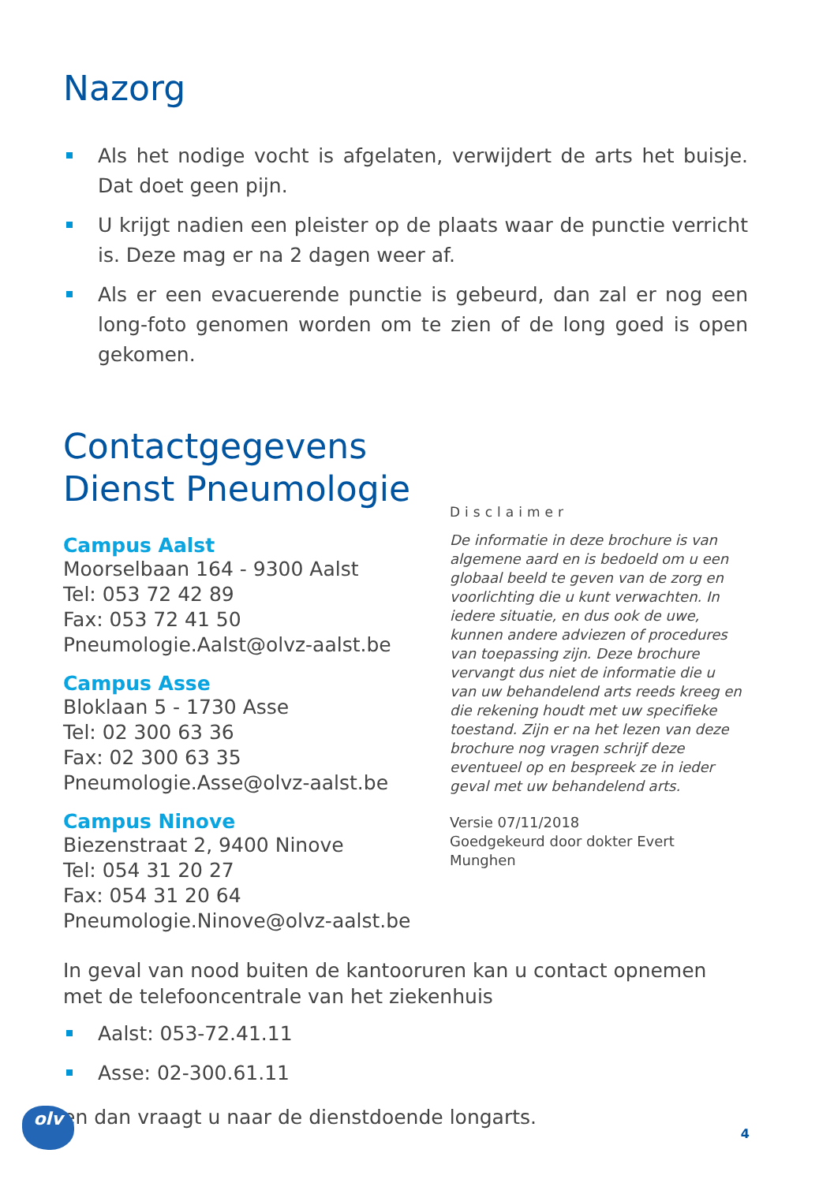Nazorg
Als het nodige vocht is afgelaten, verwijdert de arts het buisje. Dat doet geen pijn.
U krijgt nadien een pleister op de plaats waar de punctie verricht is. Deze mag er na 2 dagen weer af.
Als er een evacuerende punctie is gebeurd, dan zal er nog een long-foto genomen worden om te zien of de long goed is open gekomen.
Contactgegevens Dienst Pneumologie
Campus Aalst
Moorselbaan 164 - 9300 Aalst
Tel: 053 72 42 89
Fax: 053 72 41 50
Pneumologie.Aalst@olvz-aalst.be
Campus Asse
Bloklaan 5 - 1730 Asse
Tel: 02 300 63 36
Fax: 02 300 63 35
Pneumologie.Asse@olvz-aalst.be
Campus Ninove
Biezenstraat 2, 9400 Ninove
Tel: 054 31 20 27
Fax: 054 31 20 64
Pneumologie.Ninove@olvz-aalst.be
Disclaimer
De informatie in deze brochure is van algemene aard en is bedoeld om u een globaal beeld te geven van de zorg en voorlichting die u kunt verwachten. In iedere situatie, en dus ook de uwe, kunnen andere adviezen of procedures van toepassing zijn. Deze brochure vervangt dus niet de informatie die u van uw behandelend arts reeds kreeg en die rekening houdt met uw specifieke toestand. Zijn er na het lezen van deze brochure nog vragen schrijf deze eventueel op en bespreek ze in ieder geval met uw behandelend arts.
Versie 07/11/2018
Goedgekeurd door dokter Evert Munghen
In geval van nood buiten de kantooruren kan u contact opnemen met de telefooncentrale van het ziekenhuis
Aalst: 053-72.41.11
Asse: 02-300.61.11
en dan vraagt u naar de dienstdoende longarts.
olv
4